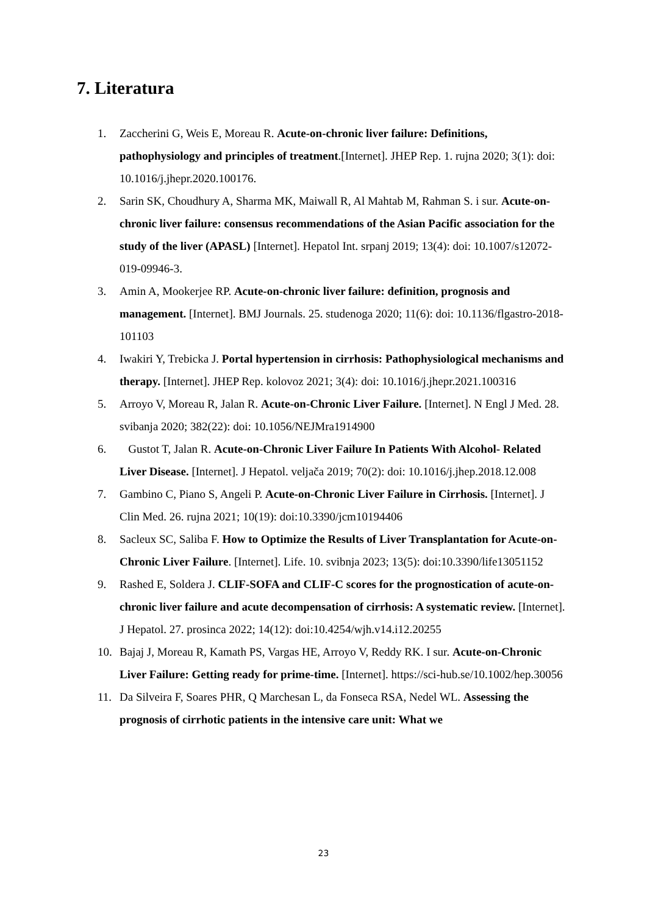7. Literatura
1. Zaccherini G, Weis E, Moreau R. Acute-on-chronic liver failure: Definitions, pathophysiology and principles of treatment.[Internet]. JHEP Rep. 1. rujna 2020; 3(1): doi: 10.1016/j.jhepr.2020.100176.
2. Sarin SK, Choudhury A, Sharma MK, Maiwall R, Al Mahtab M, Rahman S. i sur. Acute-on-chronic liver failure: consensus recommendations of the Asian Pacific association for the study of the liver (APASL) [Internet]. Hepatol Int. srpanj 2019; 13(4): doi: 10.1007/s12072-019-09946-3.
3. Amin A, Mookerjee RP. Acute-on-chronic liver failure: definition, prognosis and management. [Internet]. BMJ Journals. 25. studenoga 2020; 11(6): doi: 10.1136/flgastro-2018-101103
4. Iwakiri Y, Trebicka J. Portal hypertension in cirrhosis: Pathophysiological mechanisms and therapy. [Internet]. JHEP Rep. kolovoz 2021; 3(4): doi: 10.1016/j.jhepr.2021.100316
5. Arroyo V, Moreau R, Jalan R. Acute-on-Chronic Liver Failure. [Internet]. N Engl J Med. 28. svibanja 2020; 382(22): doi: 10.1056/NEJMra1914900
6. Gustot T, Jalan R. Acute-on-Chronic Liver Failure In Patients With Alcohol- Related Liver Disease. [Internet]. J Hepatol. veljača 2019; 70(2): doi: 10.1016/j.jhep.2018.12.008
7. Gambino C, Piano S, Angeli P. Acute-on-Chronic Liver Failure in Cirrhosis. [Internet]. J Clin Med. 26. rujna 2021; 10(19): doi:10.3390/jcm10194406
8. Sacleux SC, Saliba F. How to Optimize the Results of Liver Transplantation for Acute-on-Chronic Liver Failure. [Internet]. Life. 10. svibnja 2023; 13(5): doi:10.3390/life13051152
9. Rashed E, Soldera J. CLIF-SOFA and CLIF-C scores for the prognostication of acute-on-chronic liver failure and acute decompensation of cirrhosis: A systematic review. [Internet]. J Hepatol. 27. prosinca 2022; 14(12): doi:10.4254/wjh.v14.i12.20255
10. Bajaj J, Moreau R, Kamath PS, Vargas HE, Arroyo V, Reddy RK. I sur. Acute-on-Chronic Liver Failure: Getting ready for prime-time. [Internet]. https://sci-hub.se/10.1002/hep.30056
11. Da Silveira F, Soares PHR, Q Marchesan L, da Fonseca RSA, Nedel WL. Assessing the prognosis of cirrhotic patients in the intensive care unit: What we
23